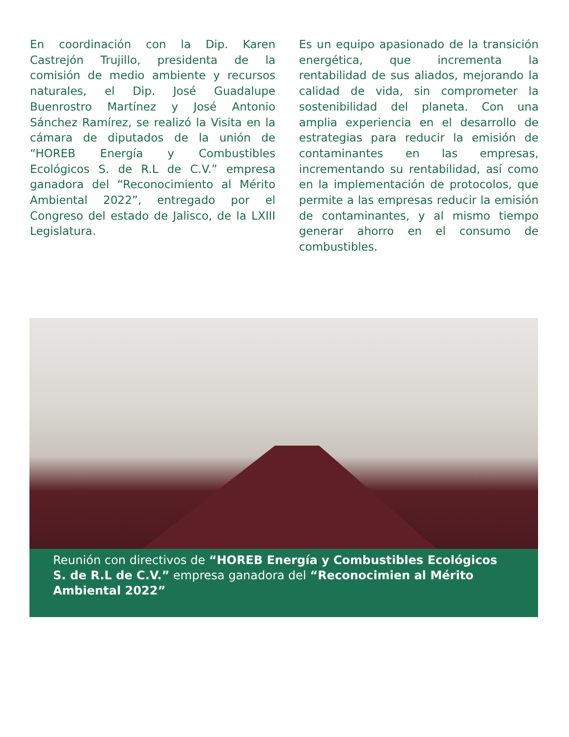En coordinación con la Dip. Karen Castrejón Trujillo, presidenta de la comisión de medio ambiente y recursos naturales, el Dip. José Guadalupe Buenrostro Martínez y José Antonio Sánchez Ramírez, se realizó la Visita en la cámara de diputados de la unión de “HOREB Energía y Combustibles Ecológicos S. de R.L de C.V.” empresa ganadora del “Reconocimiento al Mérito Ambiental 2022”, entregado por el Congreso del estado de Jalisco, de la LXIII Legislatura.
Es un equipo apasionado de la transición energética, que incrementa la rentabilidad de sus aliados, mejorando la calidad de vida, sin comprometer la sostenibilidad del planeta. Con una amplia experiencia en el desarrollo de estrategias para reducir la emisión de contaminantes en las empresas, incrementando su rentabilidad, así como en la implementación de protocolos, que permite a las empresas reducir la emisión de contaminantes, y al mismo tiempo generar ahorro en el consumo de combustibles.
Reunión con directivos de “HOREB Energía y Combustibles Ecológicos S. de R.L de C.V.” empresa ganadora del “Reconocimien al Mérito Ambiental 2022”